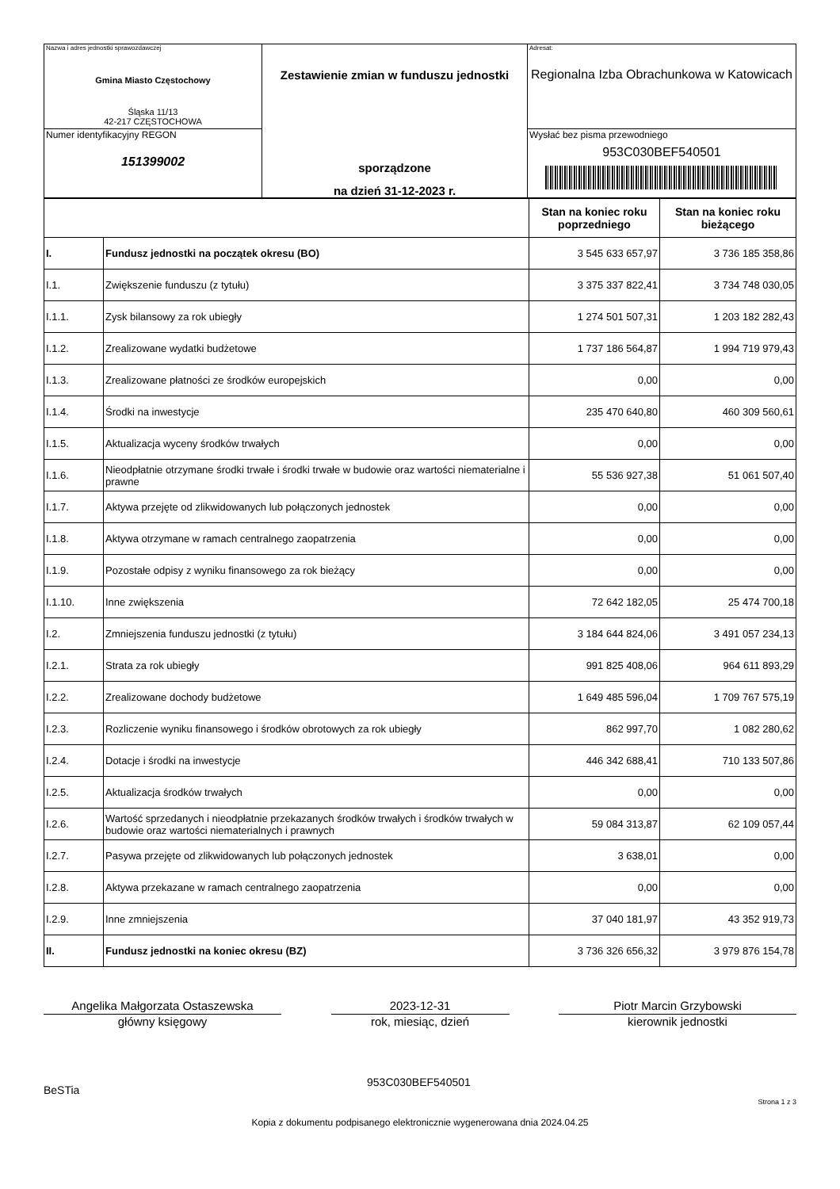| Nazwa i adres jednostki sprawozdawczej Gmina Miasto Częstochowy Śląska 11/13 42-217 CZĘSTOCHOWA | Zestawienie zmian w funduszu jednostki sporządzone na dzień 31-12-2023 r. | Adresat: Regionalna Izba Obrachunkowa w Katowicach |
| Numer identyfikacyjny REGON 151399002 | | Wysłać bez pisma przewodniego 953C030BEF540501 |
| | | Stan na koniec roku poprzedniego | Stan na koniec roku bieżącego |
| --- | --- | --- | --- |
| I. | Fundusz jednostki na początek okresu (BO) | 3 545 633 657,97 | 3 736 185 358,86 |
| I.1. | Zwiększenie funduszu (z tytułu) | 3 375 337 822,41 | 3 734 748 030,05 |
| I.1.1. | Zysk bilansowy za rok ubiegły | 1 274 501 507,31 | 1 203 182 282,43 |
| I.1.2. | Zrealizowane wydatki budżetowe | 1 737 186 564,87 | 1 994 719 979,43 |
| I.1.3. | Zrealizowane płatności ze środków europejskich | 0,00 | 0,00 |
| I.1.4. | Środki na inwestycje | 235 470 640,80 | 460 309 560,61 |
| I.1.5. | Aktualizacja wyceny środków trwałych | 0,00 | 0,00 |
| I.1.6. | Nieodpłatnie otrzymane środki trwałe i środki trwałe w budowie oraz wartości niematerialne i prawne | 55 536 927,38 | 51 061 507,40 |
| I.1.7. | Aktywa przejęte od zlikwidowanych lub połączonych jednostek | 0,00 | 0,00 |
| I.1.8. | Aktywa otrzymane w ramach centralnego zaopatrzenia | 0,00 | 0,00 |
| I.1.9. | Pozostałe odpisy z wyniku finansowego za rok bieżący | 0,00 | 0,00 |
| I.1.10. | Inne zwiększenia | 72 642 182,05 | 25 474 700,18 |
| I.2. | Zmniejszenia funduszu jednostki (z tytułu) | 3 184 644 824,06 | 3 491 057 234,13 |
| I.2.1. | Strata za rok ubiegły | 991 825 408,06 | 964 611 893,29 |
| I.2.2. | Zrealizowane dochody budżetowe | 1 649 485 596,04 | 1 709 767 575,19 |
| I.2.3. | Rozliczenie wyniku finansowego i środków obrotowych za rok ubiegły | 862 997,70 | 1 082 280,62 |
| I.2.4. | Dotacje i środki na inwestycje | 446 342 688,41 | 710 133 507,86 |
| I.2.5. | Aktualizacja środków trwałych | 0,00 | 0,00 |
| I.2.6. | Wartość sprzedanych i nieodpłatnie przekazanych środków trwałych i środków trwałych w budowie oraz wartości niematerialnych i prawnych | 59 084 313,87 | 62 109 057,44 |
| I.2.7. | Pasywa przejęte od zlikwidowanych lub połączonych jednostek | 3 638,01 | 0,00 |
| I.2.8. | Aktywa przekazane w ramach centralnego zaopatrzenia | 0,00 | 0,00 |
| I.2.9. | Inne zmniejszenia | 37 040 181,97 | 43 352 919,73 |
| II. | Fundusz jednostki na koniec okresu (BZ) | 3 736 326 656,32 | 3 979 876 154,78 |
Angelika Małgorzata Ostaszewska
główny księgowy
2023-12-31
rok, miesiąc, dzień
Piotr Marcin Grzybowski
kierownik jednostki
BeSTia 953C030BEF540501 Strona 1 z 3
Kopia z dokumentu podpisanego elektronicznie wygenerowana dnia 2024.04.25